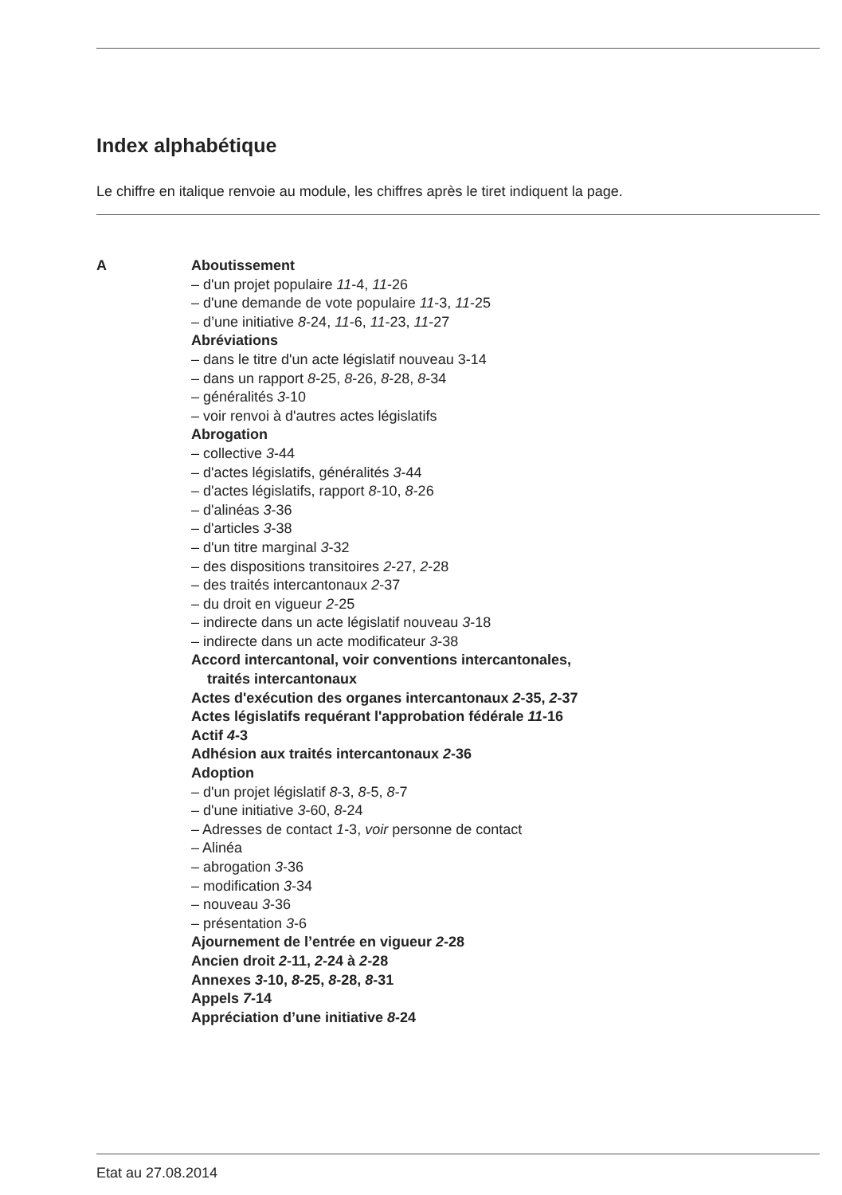Index alphabétique
Le chiffre en italique renvoie au module, les chiffres après le tiret indiquent la page.
A Aboutissement
– d'un projet populaire 11-4, 11-26
– d'une demande de vote populaire 11-3, 11-25
– d’une initiative 8-24, 11-6, 11-23, 11-27
Abréviations
– dans le titre d'un acte législatif nouveau 3-14
– dans un rapport 8-25, 8-26, 8-28, 8-34
– généralités 3-10
– voir renvoi à d'autres actes législatifs
Abrogation
– collective 3-44
– d'actes législatifs, généralités 3-44
– d'actes législatifs, rapport 8-10, 8-26
– d'alinéas 3-36
– d'articles 3-38
– d'un titre marginal 3-32
– des dispositions transitoires 2-27, 2-28
– des traités intercantonaux 2-37
– du droit en vigueur 2-25
– indirecte dans un acte législatif nouveau 3-18
– indirecte dans un acte modificateur 3-38
Accord intercantonal, voir conventions intercantonales,
traités intercantonaux
Actes d'exécution des organes intercantonaux 2-35, 2-37
Actes législatifs requérant l'approbation fédérale 11-16
Actif 4-3
Adhésion aux traités intercantonaux 2-36
Adoption
– d'un projet législatif 8-3, 8-5, 8-7
– d'une initiative 3-60, 8-24
– Adresses de contact 1-3, voir personne de contact
– Alinéa
– abrogation 3-36
– modification 3-34
– nouveau 3-36
– présentation 3-6
Ajournement de l’entrée en vigueur 2-28
Ancien droit 2-11, 2-24 à 2-28
Annexes 3-10, 8-25, 8-28, 8-31
Appels 7-14
Appréciation d’une initiative 8-24
Etat au 27.08.2014